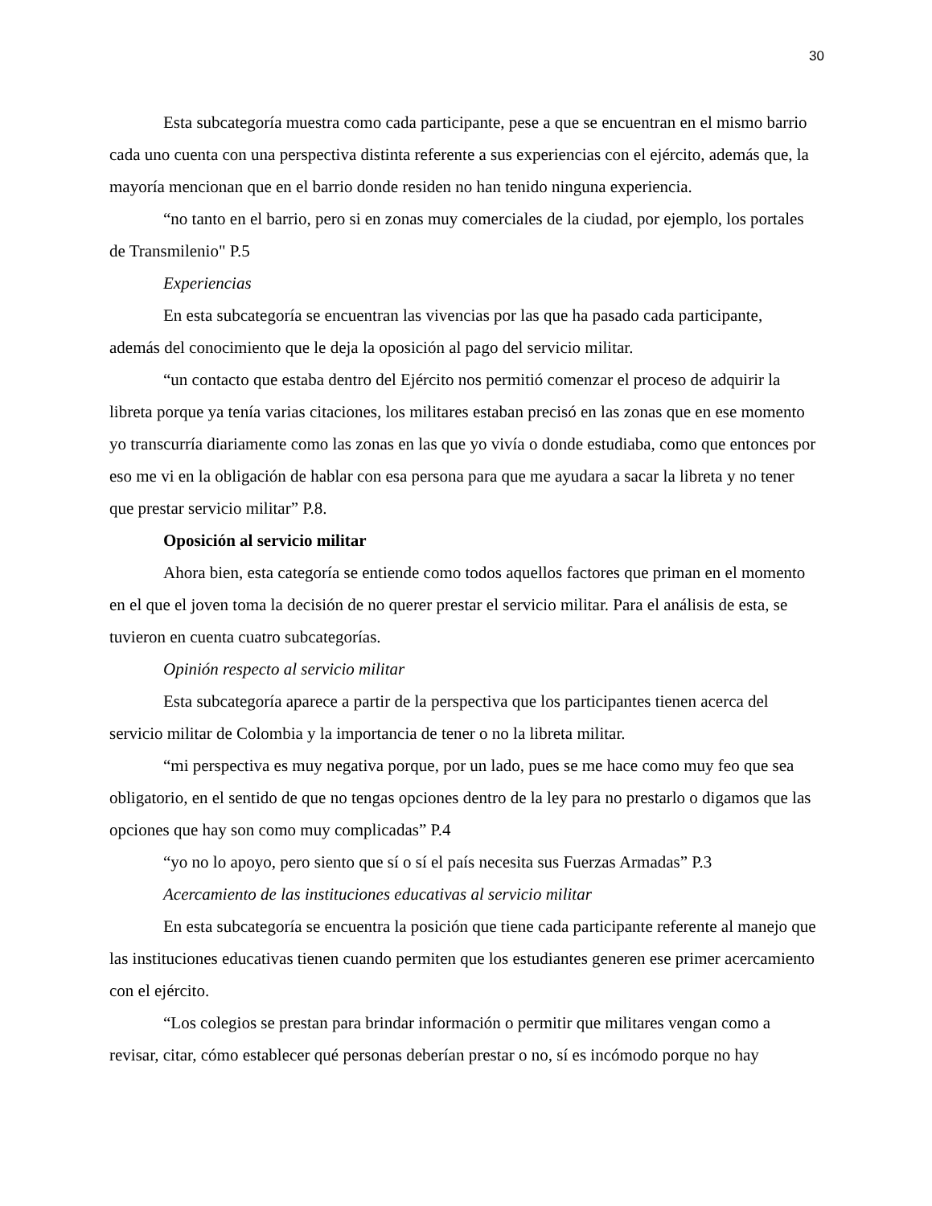30
Esta subcategoría muestra como cada participante, pese a que se encuentran en el mismo barrio cada uno cuenta con una perspectiva distinta referente a sus experiencias con el ejército, además que, la mayoría mencionan que en el barrio donde residen no han tenido ninguna experiencia.
“no tanto en el barrio, pero si en zonas muy comerciales de la ciudad, por ejemplo, los portales de Transmilenio" P.5
Experiencias
En esta subcategoría se encuentran las vivencias por las que ha pasado cada participante, además del conocimiento que le deja la oposición al pago del servicio militar.
“un contacto que estaba dentro del Ejército nos permitió comenzar el proceso de adquirir la libreta porque ya tenía varias citaciones, los militares estaban precisó en las zonas que en ese momento yo transcurría diariamente como las zonas en las que yo vivía o donde estudiaba, como que entonces por eso me vi en la obligación de hablar con esa persona para que me ayudara a sacar la libreta y no tener que prestar servicio militar” P.8.
Oposición al servicio militar
Ahora bien, esta categoría se entiende como todos aquellos factores que priman en el momento en el que el joven toma la decisión de no querer prestar el servicio militar. Para el análisis de esta, se tuvieron en cuenta cuatro subcategorías.
Opinión respecto al servicio militar
Esta subcategoría aparece a partir de la perspectiva que los participantes tienen acerca del servicio militar de Colombia y la importancia de tener o no la libreta militar.
“mi perspectiva es muy negativa porque, por un lado, pues se me hace como muy feo que sea obligatorio, en el sentido de que no tengas opciones dentro de la ley para no prestarlo o digamos que las opciones que hay son como muy complicadas” P.4
“yo no lo apoyo, pero siento que sí o sí el país necesita sus Fuerzas Armadas” P.3
Acercamiento de las instituciones educativas al servicio militar
En esta subcategoría se encuentra la posición que tiene cada participante referente al manejo que las instituciones educativas tienen cuando permiten que los estudiantes generen ese primer acercamiento con el ejército.
“Los colegios se prestan para brindar información o permitir que militares vengan como a revisar, citar, cómo establecer qué personas deberían prestar o no, sí es incómodo porque no hay